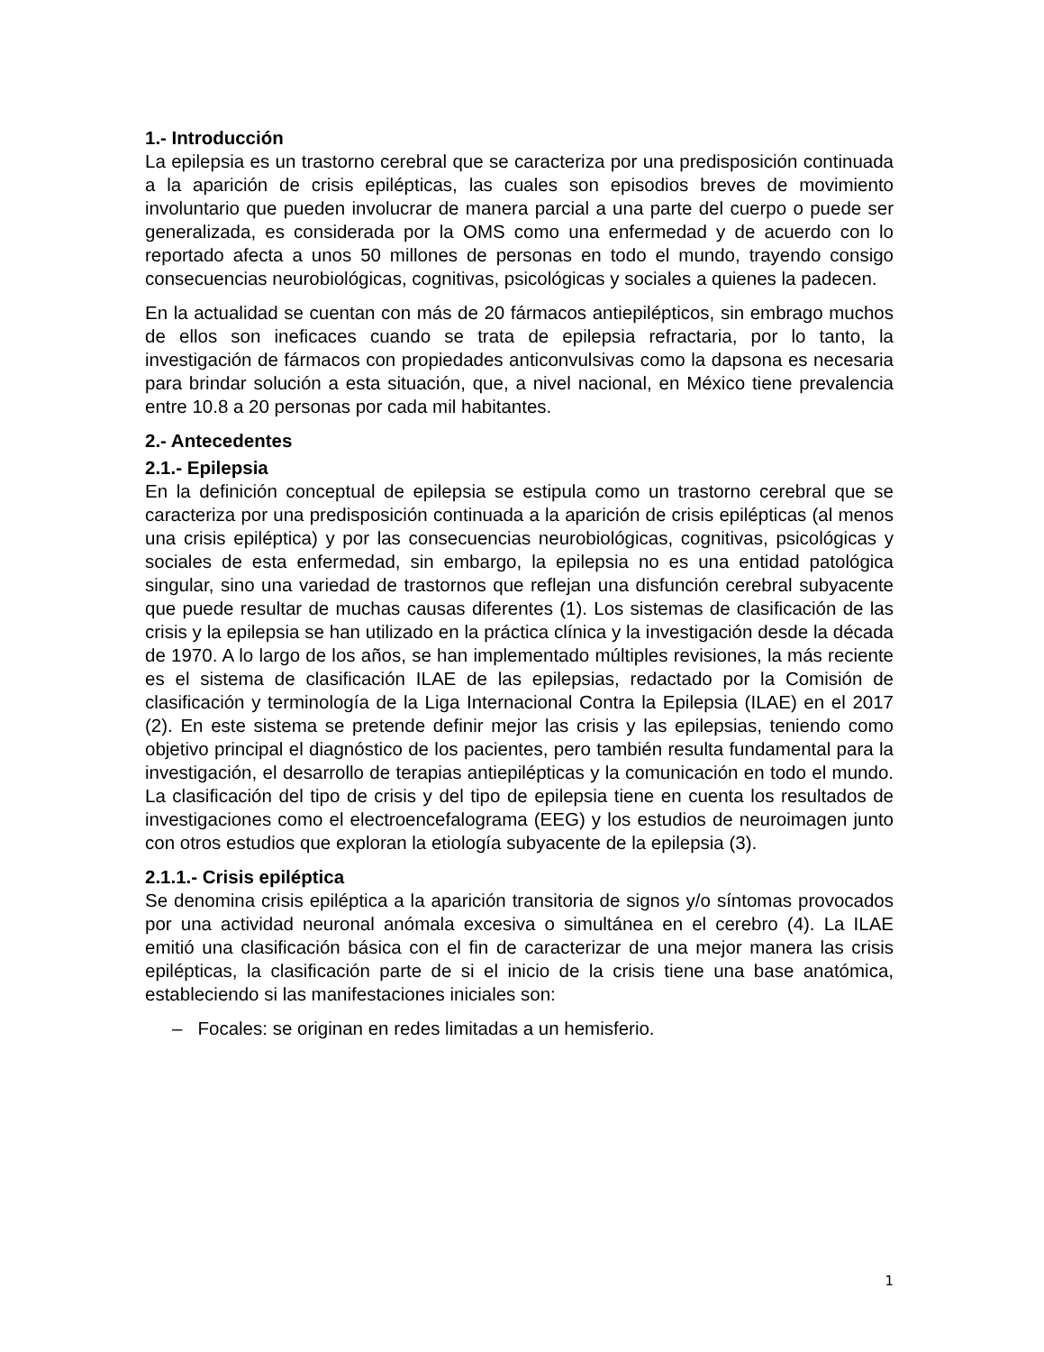1.- Introducción
La epilepsia es un trastorno cerebral que se caracteriza por una predisposición continuada a la aparición de crisis epilépticas, las cuales son episodios breves de movimiento involuntario que pueden involucrar de manera parcial a una parte del cuerpo o puede ser generalizada, es considerada por la OMS como una enfermedad y de acuerdo con lo reportado afecta a unos 50 millones de personas en todo el mundo, trayendo consigo consecuencias neurobiológicas, cognitivas, psicológicas y sociales a quienes la padecen.
En la actualidad se cuentan con más de 20 fármacos antiepilépticos, sin embrago muchos de ellos son ineficaces cuando se trata de epilepsia refractaria, por lo tanto, la investigación de fármacos con propiedades anticonvulsivas como la dapsona es necesaria para brindar solución a esta situación, que, a nivel nacional, en México tiene prevalencia entre 10.8 a 20 personas por cada mil habitantes.
2.- Antecedentes
2.1.- Epilepsia
En la definición conceptual de epilepsia se estipula como un trastorno cerebral que se caracteriza por una predisposición continuada a la aparición de crisis epilépticas (al menos una crisis epiléptica) y por las consecuencias neurobiológicas, cognitivas, psicológicas y sociales de esta enfermedad, sin embargo, la epilepsia no es una entidad patológica singular, sino una variedad de trastornos que reflejan una disfunción cerebral subyacente que puede resultar de muchas causas diferentes (1). Los sistemas de clasificación de las crisis y la epilepsia se han utilizado en la práctica clínica y la investigación desde la década de 1970. A lo largo de los años, se han implementado múltiples revisiones, la más reciente es el sistema de clasificación ILAE de las epilepsias, redactado por la Comisión de clasificación y terminología de la Liga Internacional Contra la Epilepsia (ILAE) en el 2017 (2). En este sistema se pretende definir mejor las crisis y las epilepsias, teniendo como objetivo principal el diagnóstico de los pacientes, pero también resulta fundamental para la investigación, el desarrollo de terapias antiepilépticas y la comunicación en todo el mundo. La clasificación del tipo de crisis y del tipo de epilepsia tiene en cuenta los resultados de investigaciones como el electroencefalograma (EEG) y los estudios de neuroimagen junto con otros estudios que exploran la etiología subyacente de la epilepsia (3).
2.1.1.- Crisis epiléptica
Se denomina crisis epiléptica a la aparición transitoria de signos y/o síntomas provocados por una actividad neuronal anómala excesiva o simultánea en el cerebro (4). La ILAE emitió una clasificación básica con el fin de caracterizar de una mejor manera las crisis epilépticas, la clasificación parte de si el inicio de la crisis tiene una base anatómica, estableciendo si las manifestaciones iniciales son:
– Focales: se originan en redes limitadas a un hemisferio.
1